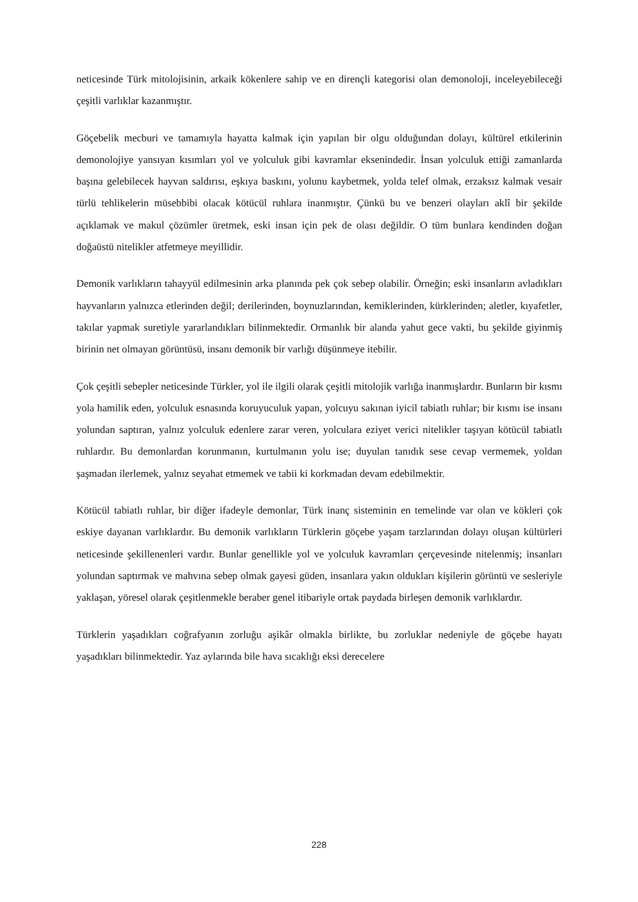neticesinde Türk mitolojisinin, arkaik kökenlere sahip ve en dirençli kategorisi olan demonoloji, inceleyebileceği çeşitli varlıklar kazanmıştır.
Göçebelik mecburi ve tamamıyla hayatta kalmak için yapılan bir olgu olduğundan dolayı, kültürel etkilerinin demonolojiye yansıyan kısımları yol ve yolculuk gibi kavramlar eksenindedir. İnsan yolculuk ettiği zamanlarda başına gelebilecek hayvan saldırısı, eşkıya baskını, yolunu kaybetmek, yolda telef olmak, erzaksız kalmak vesair türlü tehlikelerin müsebbibi olacak kötücül ruhlara inanmıştır. Çünkü bu ve benzeri olayları aklî bir şekilde açıklamak ve makul çözümler üretmek, eski insan için pek de olası değildir. O tüm bunlara kendinden doğan doğaüstü nitelikler atfetmeye meyillidir.
Demonik varlıkların tahayyül edilmesinin arka planında pek çok sebep olabilir. Örneğin; eski insanların avladıkları hayvanların yalnızca etlerinden değil; derilerinden, boynuzlarından, kemiklerinden, kürklerinden; aletler, kıyafetler, takılar yapmak suretiyle yararlandıkları bilinmektedir. Ormanlık bir alanda yahut gece vakti, bu şekilde giyinmiş birinin net olmayan görüntüsü, insanı demonik bir varlığı düşünmeye itebilir.
Çok çeşitli sebepler neticesinde Türkler, yol ile ilgili olarak çeşitli mitolojik varlığa inanmışlardır. Bunların bir kısmı yola hamilik eden, yolculuk esnasında koruyuculuk yapan, yolcuyu sakınan iyicil tabiatlı ruhlar; bir kısmı ise insanı yolundan saptıran, yalnız yolculuk edenlere zarar veren, yolculara eziyet verici nitelikler taşıyan kötücül tabiatlı ruhlardır. Bu demonlardan korunmanın, kurtulmanın yolu ise; duyulan tanıdık sese cevap vermemek, yoldan şaşmadan ilerlemek, yalnız seyahat etmemek ve tabii ki korkmadan devam edebilmektir.
Kötücül tabiatlı ruhlar, bir diğer ifadeyle demonlar, Türk inanç sisteminin en temelinde var olan ve kökleri çok eskiye dayanan varlıklardır. Bu demonik varlıkların Türklerin göçebe yaşam tarzlarından dolayı oluşan kültürleri neticesinde şekillenenleri vardır. Bunlar genellikle yol ve yolculuk kavramları çerçevesinde nitelenmiş; insanları yolundan saptırmak ve mahvına sebep olmak gayesi güden, insanlara yakın oldukları kişilerin görüntü ve sesleriyle yaklaşan, yöresel olarak çeşitlenmekle beraber genel itibariyle ortak paydada birleşen demonik varlıklardır.
Türklerin yaşadıkları coğrafyanın zorluğu aşikâr olmakla birlikte, bu zorluklar nedeniyle de göçebe hayatı yaşadıkları bilinmektedir. Yaz aylarında bile hava sıcaklığı eksi derecelere
228